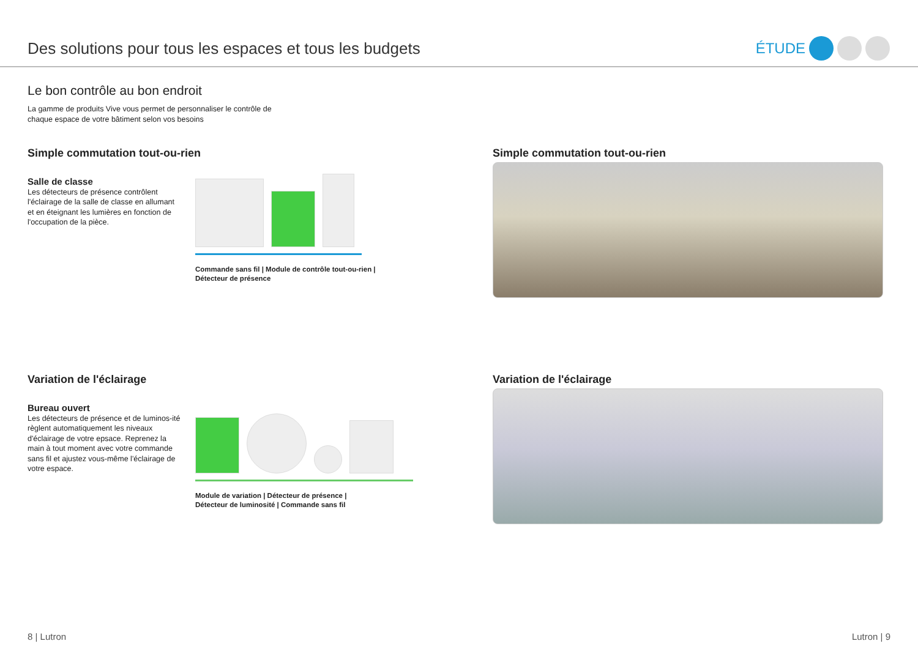Des solutions pour tous les espaces et tous les budgets
ÉTUDE
Le bon contrôle au bon endroit
La gamme de produits Vive vous permet de personnaliser le contrôle de chaque espace de votre bâtiment selon vos besoins
Simple commutation tout-ou-rien
Salle de classe
Les détecteurs de présence contrôlent l'éclairage de la salle de classe en allumant et en éteignant les lumières en fonction de l'occupation de la pièce.
Commande sans fil | Module de contrôle tout-ou-rien |
Détecteur de présence
Simple commutation tout-ou-rien
Variation de l'éclairage
Bureau ouvert
Les détecteurs de présence et de luminos-ité règlent automatiquement les niveaux d'éclairage de votre epsace. Reprenez la main à tout moment avec votre commande sans fil et ajustez vous-même l'éclairage de votre espace.
Module de variation | Détecteur de présence |
Détecteur de luminosité | Commande sans fil
Variation de l'éclairage
8 | Lutron Lutron | 9